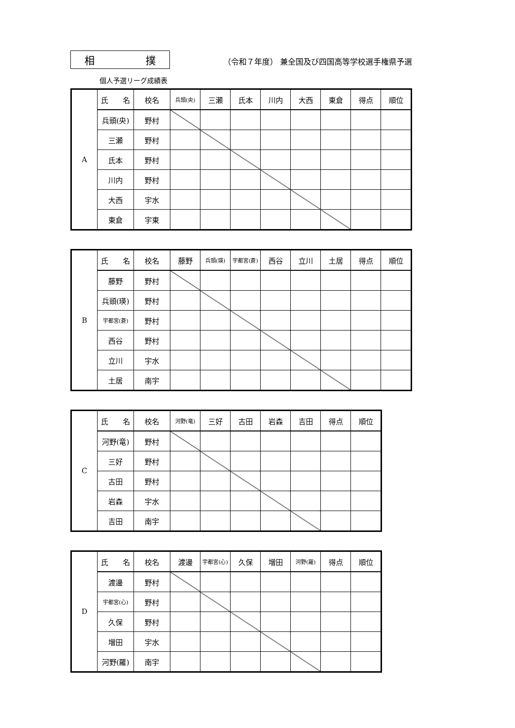相 撲
（令和７年度） 兼全国及び四国高等学校選手権県予選
個人予選リーグ成績表
| A | 氏 名 | 校名 | 兵頭(央) | 三瀬 | 氏本 | 川内 | 大西 | 東倉 | 得点 | 順位 |
| | 兵頭(央) | 野村 | | | | | | | | |
| | 三瀬 | 野村 | | | | | | | | |
| | 氏本 | 野村 | | | | | | | | |
| | 川内 | 野村 | | | | | | | | |
| | 大西 | 宇水 | | | | | | | | |
| | 東倉 | 宇東 | | | | | | | | |
| B | 氏 名 | 校名 | 藤野 | 兵頭(瑛) | 宇都宮(蒼) | 西谷 | 立川 | 土居 | 得点 | 順位 |
| | 藤野 | 野村 | | | | | | | | |
| | 兵頭(瑛) | 野村 | | | | | | | | |
| | 宇都宮(蒼) | 野村 | | | | | | | | |
| | 西谷 | 野村 | | | | | | | | |
| | 立川 | 宇水 | | | | | | | | |
| | 土居 | 南宇 | | | | | | | | |
| C | 氏 名 | 校名 | 河野(竜) | 三好 | 古田 | 岩森 | 吉田 | 得点 | 順位 |
| | 河野(竜) | 野村 | | | | | | | |
| | 三好 | 野村 | | | | | | | |
| | 古田 | 野村 | | | | | | | |
| | 岩森 | 宇水 | | | | | | | |
| | 吉田 | 南宇 | | | | | | | |
| D | 氏 名 | 校名 | 渡邊 | 宇都宮(心) | 久保 | 増田 | 河野(羅) | 得点 | 順位 |
| | 渡邊 | 野村 | | | | | | | |
| | 宇都宮(心) | 野村 | | | | | | | |
| | 久保 | 野村 | | | | | | | |
| | 増田 | 宇水 | | | | | | | |
| | 河野(羅) | 南宇 | | | | | | | |